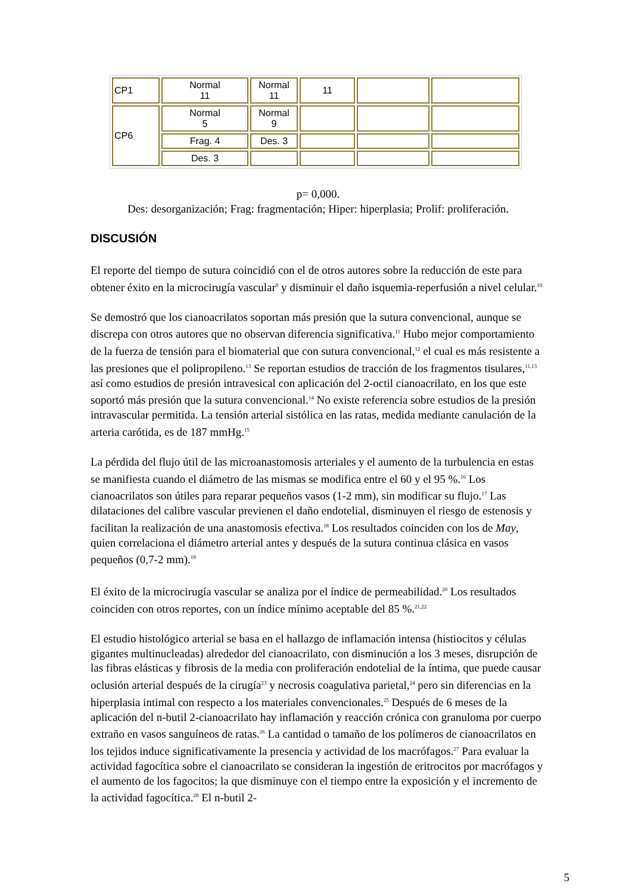| CP1 | Normal 11 | Normal 11 | 11 | | |
| CP6 | Normal 5 | Normal 9 | | | |
| | Frag. 4 | Des. 3 | | | |
| | Des. 3 | | | | |
p= 0,000.
Des: desorganización; Frag: fragmentación; Hiper: hiperplasia; Prolif: proliferación.
DISCUSIÓN
El reporte del tiempo de sutura coincidió con el de otros autores sobre la reducción de este para obtener éxito en la microcirugía vascular<sup>9</sup> y disminuir el daño isquemia-reperfusión a nivel celular.<sup>10</sup>
Se demostró que los cianoacrilatos soportan más presión que la sutura convencional, aunque se discrepa con otros autores que no observan diferencia significativa.<sup>11</sup> Hubo mejor comportamiento de la fuerza de tensión para el biomaterial que con sutura convencional,<sup>12</sup> el cual es más resistente a las presiones que el polipropileno.<sup>13</sup> Se reportan estudios de tracción de los fragmentos tisulares,<sup>11,13</sup> así como estudios de presión intravesical con aplicación del 2-octil cianoacrilato, en los que este soportó más presión que la sutura convencional.<sup>14</sup> No existe referencia sobre estudios de la presión intravascular permitida. La tensión arterial sistólica en las ratas, medida mediante canulación de la arteria carótida, es de 187 mmHg.<sup>15</sup>
La pérdida del flujo útil de las microanastomosis arteriales y el aumento de la turbulencia en estas se manifiesta cuando el diámetro de las mismas se modifica entre el 60 y el 95 %.<sup>16</sup> Los cianoacrilatos son útiles para reparar pequeños vasos (1-2 mm), sin modificar su flujo.<sup>17</sup> Las dilataciones del calibre vascular previenen el daño endotelial, disminuyen el riesgo de estenosis y facilitan la realización de una anastomosis efectiva.<sup>18</sup> Los resultados coinciden con los de May, quien correlaciona el diámetro arterial antes y después de la sutura continua clásica en vasos pequeños (0,7-2 mm).<sup>19</sup>
El éxito de la microcirugía vascular se analiza por el índice de permeabilidad.<sup>20</sup> Los resultados coinciden con otros reportes, con un índice mínimo aceptable del 85 %.<sup>21,22</sup>
El estudio histológico arterial se basa en el hallazgo de inflamación intensa (histiocitos y células gigantes multinucleadas) alrededor del cianoacrilato, con disminución a los 3 meses, disrupción de las fibras elásticas y fibrosis de la media con proliferación endotelial de la íntima, que puede causar oclusión arterial después de la cirugía<sup>23</sup> y necrosis coagulativa parietal,<sup>24</sup> pero sin diferencias en la hiperplasia intimal con respecto a los materiales convencionales.<sup>25</sup> Después de 6 meses de la aplicación del n-butil 2-cianoacrilato hay inflamación y reacción crónica con granuloma por cuerpo extraño en vasos sanguíneos de ratas.<sup>26</sup> La cantidad o tamaño de los polímeros de cianoacrilatos en los tejidos induce significativamente la presencia y actividad de los macrófagos.<sup>27</sup> Para evaluar la actividad fagocítica sobre el cianoacrilato se consideran la ingestión de eritrocitos por macrófagos y el aumento de los fagocitos; la que disminuye con el tiempo entre la exposición y el incremento de la actividad fagocítica.<sup>28</sup> El n-butil 2-
5